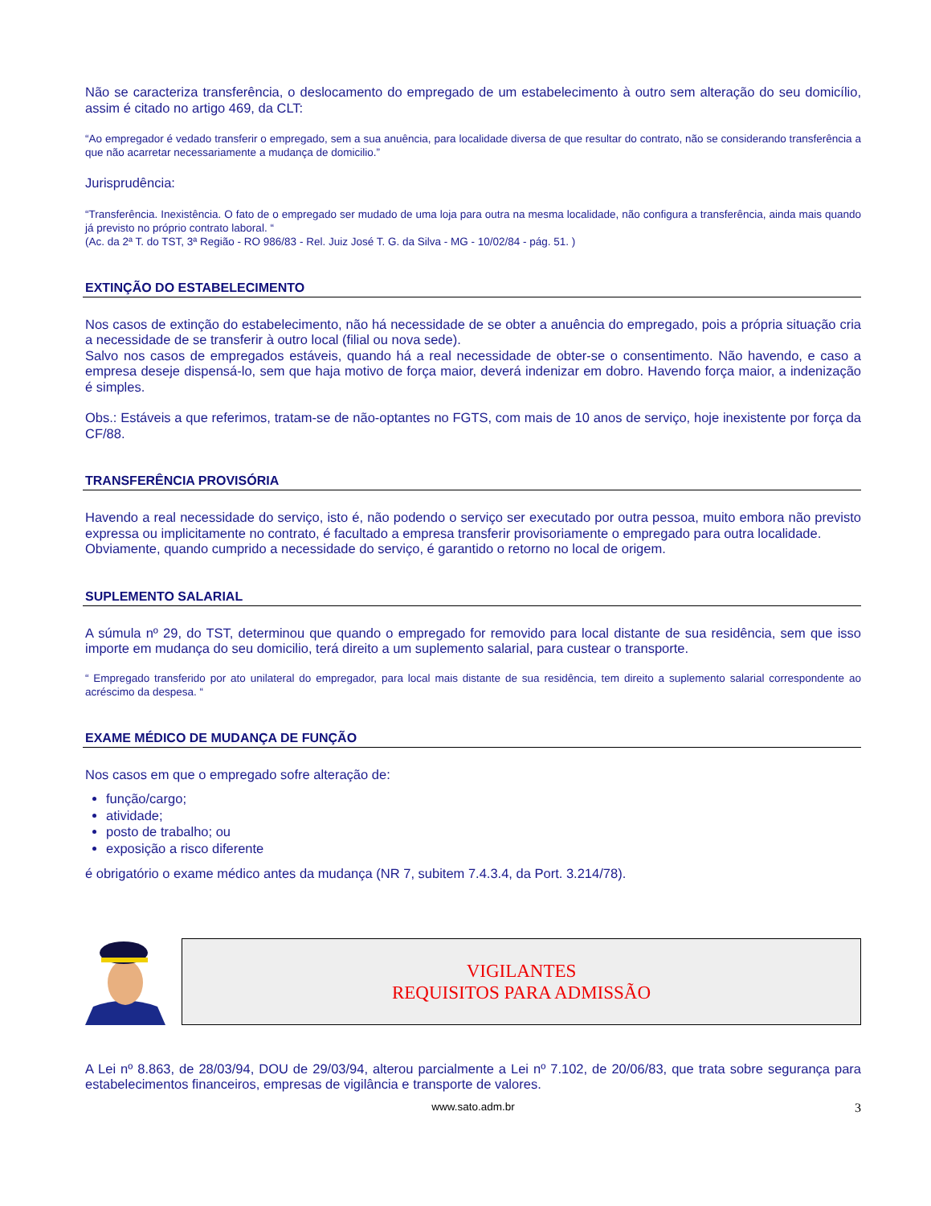Não se caracteriza transferência, o deslocamento do empregado de um estabelecimento à outro sem alteração do seu domicílio, assim é citado no artigo 469, da CLT:
“Ao empregador é vedado transferir o empregado, sem a sua anuência, para localidade diversa de que resultar do contrato, não se considerando transferência a que não acarretar necessariamente a mudança de domicilio.”
Jurisprudência:
“Transferência. Inexistência. O fato de o empregado ser mudado de uma loja para outra na mesma localidade, não configura a transferência, ainda mais quando já previsto no próprio contrato laboral. “
(Ac. da 2ª T. do TST, 3ª Região - RO 986/83 - Rel. Juiz José T. G. da Silva - MG - 10/02/84 - pág. 51. )
EXTINÇÃO DO ESTABELECIMENTO
Nos casos de extinção do estabelecimento, não há necessidade de se obter a anuência do empregado, pois a própria situação cria a necessidade de se transferir à outro local (filial ou nova sede).
Salvo nos casos de empregados estáveis, quando há a real necessidade de obter-se o consentimento. Não havendo, e caso a empresa deseje dispensá-lo, sem que haja motivo de força maior, deverá indenizar em dobro. Havendo força maior, a indenização é simples.
Obs.: Estáveis a que referimos, tratam-se de não-optantes no FGTS, com mais de 10 anos de serviço, hoje inexistente por força da CF/88.
TRANSFERÊNCIA PROVISÓRIA
Havendo a real necessidade do serviço, isto é, não podendo o serviço ser executado por outra pessoa, muito embora não previsto expressa ou implicitamente no contrato, é facultado a empresa transferir provisoriamente o empregado para outra localidade.
Obviamente, quando cumprido a necessidade do serviço, é garantido o retorno no local de origem.
SUPLEMENTO SALARIAL
A súmula nº 29, do TST, determinou que quando o empregado for removido para local distante de sua residência, sem que isso importe em mudança do seu domicilio, terá direito a um suplemento salarial, para custear o transporte.
“ Empregado transferido por ato unilateral do empregador, para local mais distante de sua residência, tem direito a suplemento salarial correspondente ao acréscimo da despesa. “
EXAME MÉDICO DE MUDANÇA DE FUNÇÃO
Nos casos em que o empregado sofre alteração de:
função/cargo;
atividade;
posto de trabalho; ou
exposição a risco diferente
é obrigatório o exame médico antes da mudança (NR 7, subitem 7.4.3.4, da Port. 3.214/78).
VIGILANTES
REQUISITOS PARA ADMISSÃO
A Lei nº 8.863, de 28/03/94, DOU de 29/03/94, alterou parcialmente a Lei nº 7.102, de 20/06/83, que trata sobre segurança para estabelecimentos financeiros, empresas de vigilância e transporte de valores.
www.sato.adm.br 3